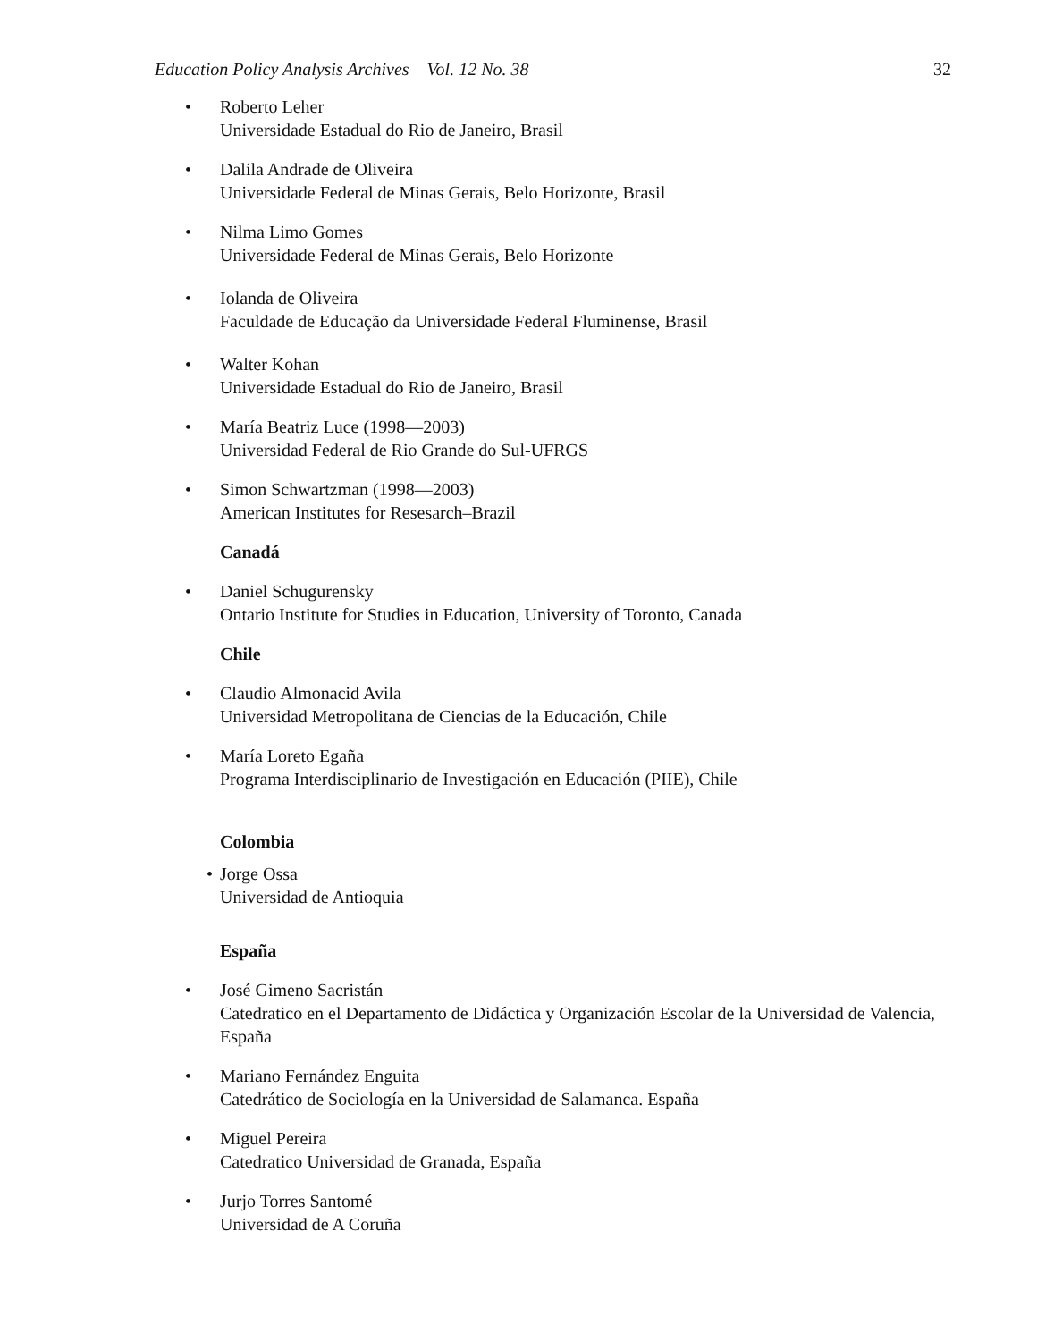Education Policy Analysis Archives Vol. 12 No. 38 32
• Roberto Leher
Universidade Estadual do Rio de Janeiro, Brasil
• Dalila Andrade de Oliveira
Universidade Federal de Minas Gerais, Belo Horizonte, Brasil
• Nilma Limo Gomes
Universidade Federal de Minas Gerais, Belo Horizonte
• Iolanda de Oliveira
Faculdade de Educação da Universidade Federal Fluminense, Brasil
• Walter Kohan
Universidade Estadual do Rio de Janeiro, Brasil
• María Beatriz Luce (1998—2003)
Universidad Federal de Rio Grande do Sul-UFRGS
• Simon Schwartzman (1998—2003)
American Institutes for Resesarch–Brazil
Canadá
• Daniel Schugurensky
Ontario Institute for Studies in Education, University of Toronto, Canada
Chile
• Claudio Almonacid Avila
Universidad Metropolitana de Ciencias de la Educación, Chile
• María Loreto Egaña
Programa Interdisciplinario de Investigación en Educación (PIIE), Chile
Colombia
• Jorge Ossa
Universidad de Antioquia
España
• José Gimeno Sacristán
Catedratico en el Departamento de Didáctica y Organización Escolar de la Universidad de Valencia, España
• Mariano Fernández Enguita
Catedrático de Sociología en la Universidad de Salamanca. España
• Miguel Pereira
Catedratico Universidad de Granada, España
• Jurjo Torres Santomé
Universidad de A Coruña